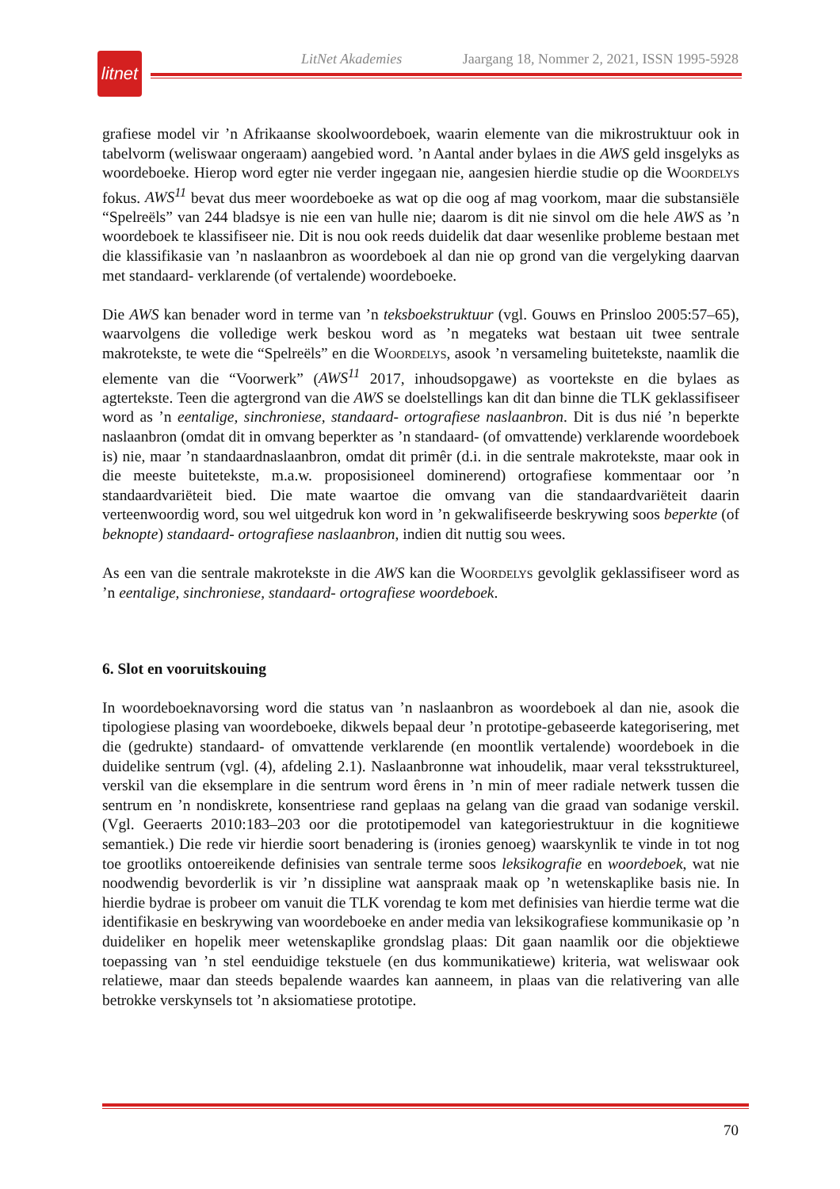litnet
LitNet Akademies Jaargang 18, Nommer 2, 2021, ISSN 1995-5928
grafiese model vir ’n Afrikaanse skoolwoordeboek, waarin elemente van die mikrostruktuur ook in tabelvorm (weliswaar ongeraam) aangebied word. ’n Aantal ander bylaes in die AWS geld insgelyks as woordeboeke. Hierop word egter nie verder ingegaan nie, aangesien hierdie studie op die Woordelys fokus. AWS<sup>11</sup> bevat dus meer woordeboeke as wat op die oog af mag voorkom, maar die substansiële “Spelreëls” van 244 bladsye is nie een van hulle nie; daarom is dit nie sinvol om die hele AWS as ’n woordeboek te klassifiseer nie. Dit is nou ook reeds duidelik dat daar wesenlike probleme bestaan met die klassifikasie van ’n naslaanbron as woordeboek al dan nie op grond van die vergelyking daarvan met standaard- verklarende (of vertalende) woordeboeke.
Die AWS kan benader word in terme van ’n teksboekstruktuur (vgl. Gouws en Prinsloo 2005:57–65), waarvolgens die volledige werk beskou word as ’n megateks wat bestaan uit twee sentrale makrotekste, te wete die “Spelreëls” en die Woordelys, asook ’n versameling buitetekste, naamlik die elemente van die “Voorwerk” (AWS<sup>11</sup> 2017, inhoudsopgawe) as voortekste en die bylaes as agtertekste. Teen die agtergrond van die AWS se doelstellings kan dit dan binne die TLK geklassifiseer word as ’n eentalige, sinchroniese, standaard- ortografiese naslaanbron. Dit is dus nié ’n beperkte naslaanbron (omdat dit in omvang beperkter as ’n standaard- (of omvattende) verklarende woordeboek is) nie, maar ’n standaardnaslaanbron, omdat dit primêr (d.i. in die sentrale makrotekste, maar ook in die meeste buitetekste, m.a.w. proposisioneel dominerend) ortografiese kommentaar oor ’n standaardvariëteit bied. Die mate waartoe die omvang van die standaardvariëteit daarin verteenwoordig word, sou wel uitgedruk kon word in ’n gekwalifiseerde beskrywing soos beperkte (of beknopte) standaard- ortografiese naslaanbron, indien dit nuttig sou wees.
As een van die sentrale makrotekste in die AWS kan die Woordelys gevolglik geklassifiseer word as ’n eentalige, sinchroniese, standaard- ortografiese woordeboek.
6. Slot en vooruitskouing
In woordeboeknavorsing word die status van ’n naslaanbron as woordeboek al dan nie, asook die tipologiese plasing van woordeboeke, dikwels bepaal deur ’n prototipe-gebaseerde kategorisering, met die (gedrukte) standaard- of omvattende verklarende (en moontlik vertalende) woordeboek in die duidelike sentrum (vgl. (4), afdeling 2.1). Naslaanbronne wat inhoudelik, maar veral teksstruktureel, verskil van die eksemplare in die sentrum word êrens in ’n min of meer radiale netwerk tussen die sentrum en ’n nondiskrete, konsentriese rand geplaas na gelang van die graad van sodanige verskil. (Vgl. Geeraerts 2010:183–203 oor die prototipemodel van kategoriestruktuur in die kognitiewe semantiek.) Die rede vir hierdie soort benadering is (ironies genoeg) waarskynlik te vinde in tot nog toe grootliks ontoereikende definisies van sentrale terme soos leksikografie en woordeboek, wat nie noodwendig bevorderlik is vir ’n dissipline wat aanspraak maak op ’n wetenskaplike basis nie. In hierdie bydrae is probeer om vanuit die TLK vorendag te kom met definisies van hierdie terme wat die identifikasie en beskrywing van woordeboeke en ander media van leksikografiese kommunikasie op ’n duideliker en hopelik meer wetenskaplike grondslag plaas: Dit gaan naamlik oor die objektiewe toepassing van ’n stel eenduidige tekstuele (en dus kommunikatiewe) kriteria, wat weliswaar ook relatiewe, maar dan steeds bepalende waardes kan aanneem, in plaas van die relativering van alle betrokke verskynsels tot ’n aksiomatiese prototipe.
70